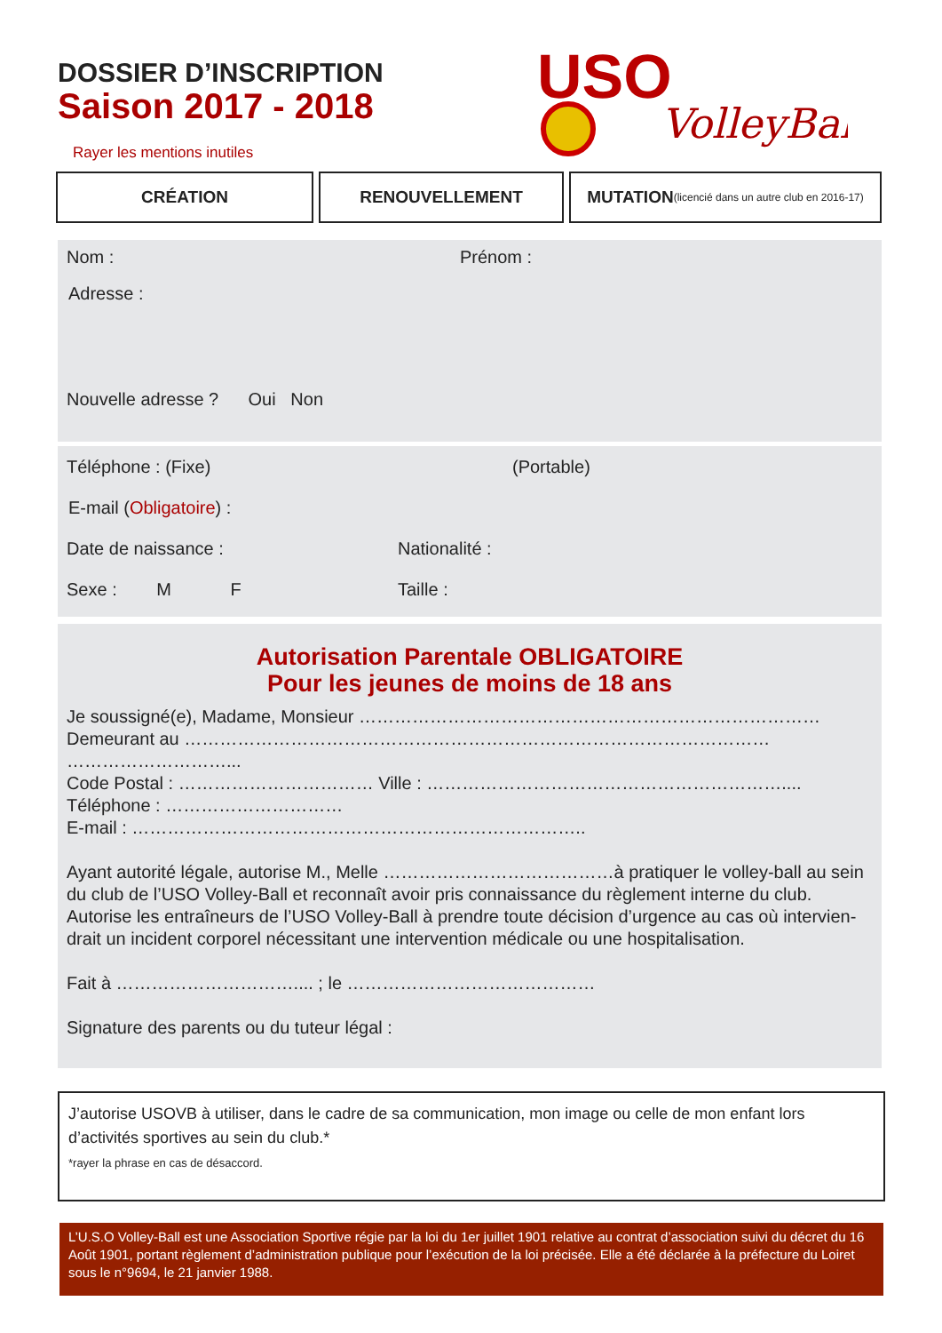DOSSIER D’INSCRIPTION
Saison 2017 - 2018
Rayer les mentions inutiles
USO
VolleyBall
CRÉATION RENOUVELLEMENT MUTATION (licencié dans un autre club en 2016-17)
Nom : Prénom :
Adresse :
Nouvelle adresse ? Oui Non
Téléphone : (Fixe) (Portable)
E-mail (Obligatoire) :
Date de naissance : Nationalité :
Sexe : M F Taille :
Autorisation Parentale OBLIGATOIRE
Pour les jeunes de moins de 18 ans
Je soussigné(e), Madame, Monsieur ……………………………………………………………………
Demeurant au ………………………………………………………………………………………
………………………...
Code Postal : …………………………… Ville : ……………………………………………………....
Téléphone : …………………………
E-mail : …………………………………………………………………..
Ayant autorité légale, autorise M., Melle …………………………………à pratiquer le volley-ball au sein du club de l’USO Volley-Ball et reconnaît avoir pris connaissance du règlement interne du club. Autorise les entraîneurs de l’USO Volley-Ball à prendre toute décision d’urgence au cas où intervien-drait un incident corporel nécessitant une intervention médicale ou une hospitalisation.
Fait à ………………………….... ; le ……………………………………
Signature des parents ou du tuteur légal :
J’autorise USOVB à utiliser, dans le cadre de sa communication, mon image ou celle de mon enfant lors d’activités sportives au sein du club.*
*rayer la phrase en cas de désaccord.
L’U.S.O Volley-Ball est une Association Sportive régie par la loi du 1er juillet 1901 relative au contrat d’association suivi du décret du 16 Août 1901, portant règlement d’administration publique pour l’exécution de la loi précisée. Elle a été déclarée à la préfecture du Loiret sous le n°9694, le 21 janvier 1988.